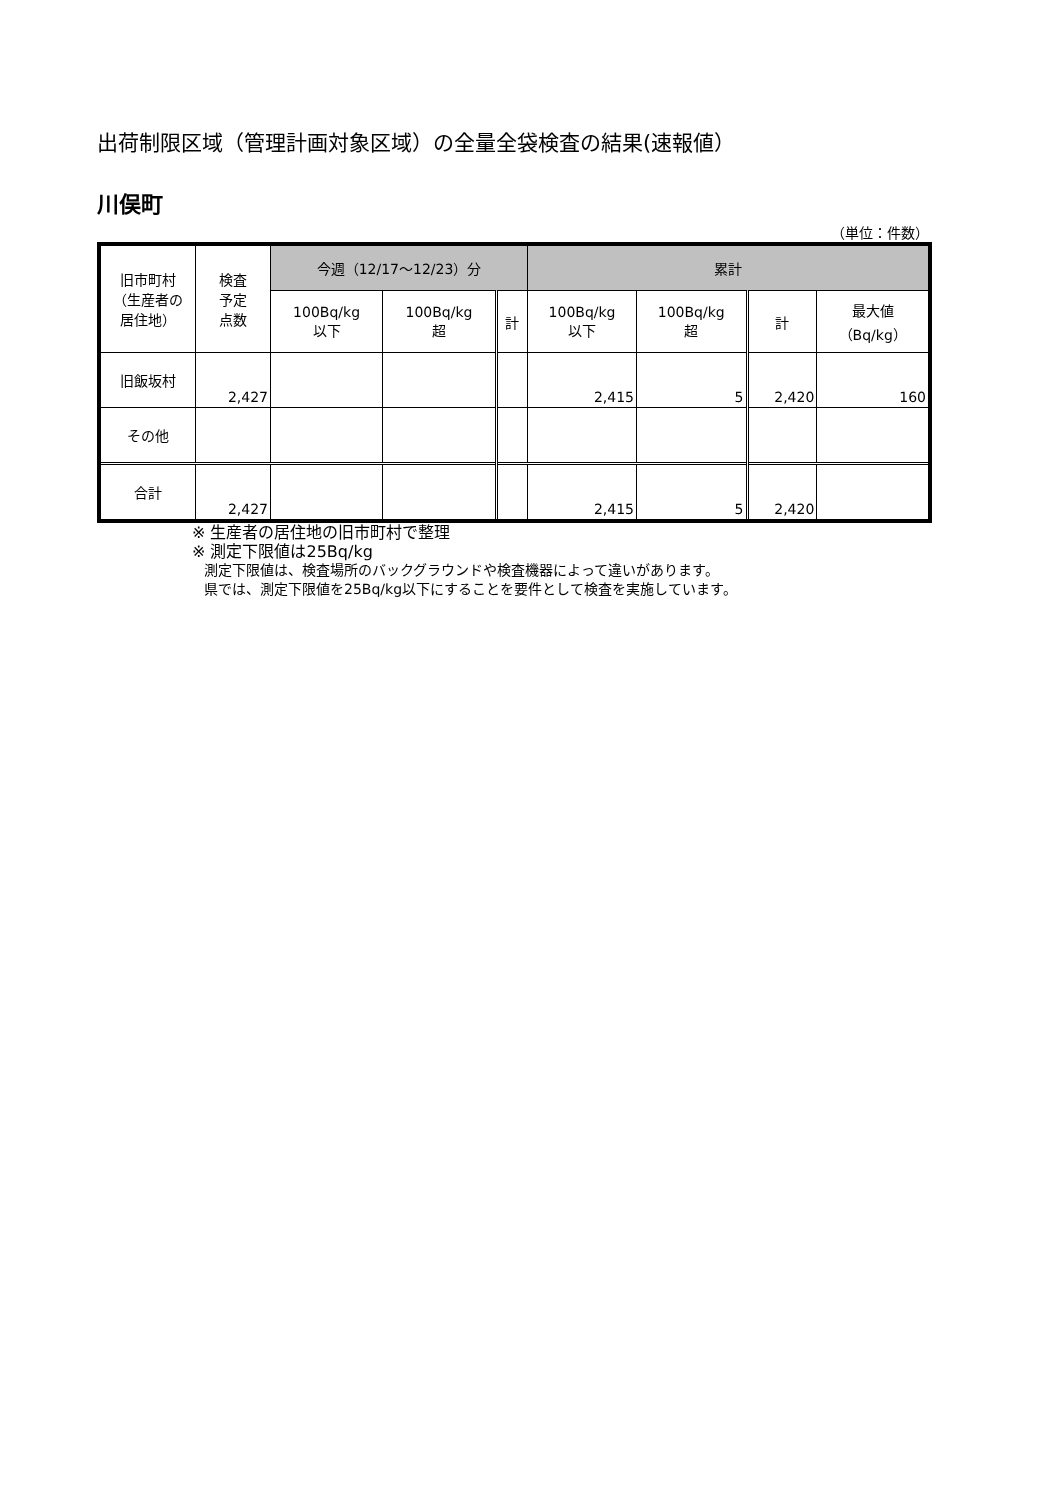出荷制限区域（管理計画対象区域）の全量全袋検査の結果(速報値）
川俣町
（単位：件数）
| 旧市町村 （生産者の 居住地） | 検査 予定 点数 | 今週（12/17～12/23）分 | | | 累計 | | | |
| --- | --- | --- | --- | --- | --- | --- | --- | --- |
| | | 100Bq/kg 以下 | 100Bq/kg 超 | 計 | 100Bq/kg 以下 | 100Bq/kg 超 | 計 | 最大値 （Bq/kg） |
| 旧飯坂村 | 2,427 | | | | 2,415 | 5 | 2,420 | 160 |
| その他 | | | | | | | | |
| 合計 | 2,427 | | | | 2,415 | 5 | 2,420 | |
※ 生産者の居住地の旧市町村で整理
※ 測定下限値は25Bq/kg
測定下限値は、検査場所のバックグラウンドや検査機器によって違いがあります。
県では、測定下限値を25Bq/kg以下にすることを要件として検査を実施しています。